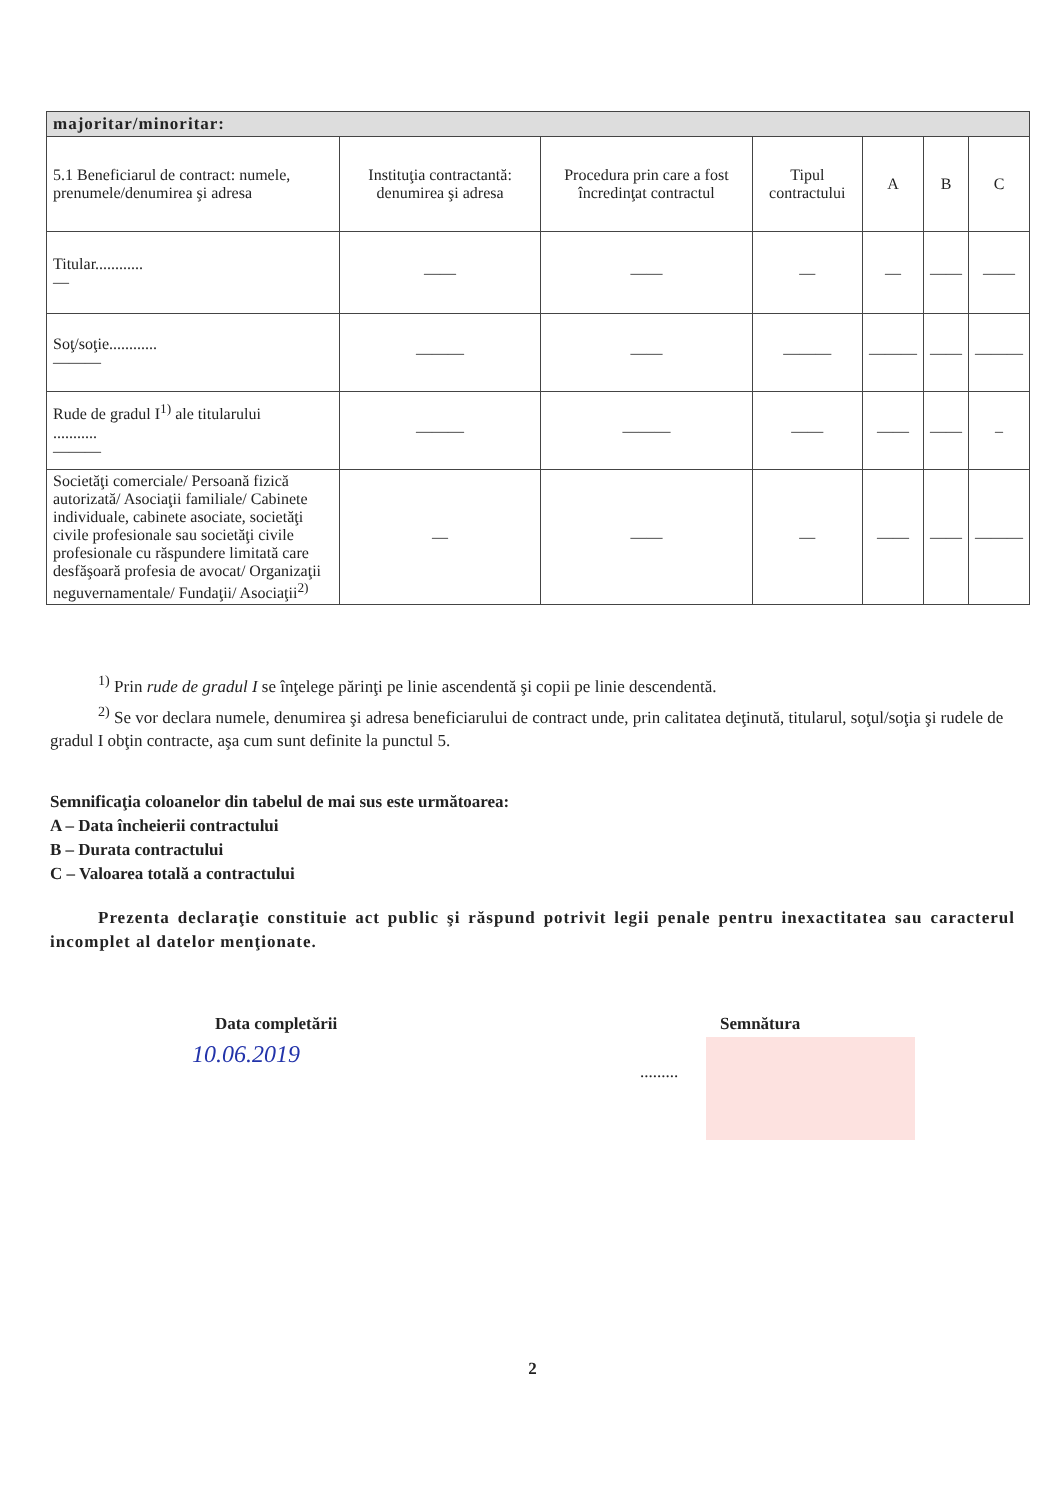| majoritar/minoritar: | | | | | | |
| --- | --- | --- | --- | --- | --- | --- |
| 5.1 Beneficiarul de contract: numele, prenumele/denumirea şi adresa | Instituţia contractantă: denumirea şi adresa | Procedura prin care a fost încredinţat contractul | Tipul contractului | A | B | C |
| Titular............ — | —— | —— | — | — | —— | —— |
| Soţ/soţie............ ——— | ——— | —— | ——— | ——— | —— | ——— |
| Rude de gradul I<sup>1)</sup> ale titularului ........... ——— | ——— | ——— | —— | —— | —— | – |
| Societăţi comerciale/ Persoană fizică autorizată/ Asociaţii familiale/ Cabinete individuale, cabinete asociate, societăţi civile profesionale sau societăţi civile profesionale cu răspundere limitată care desfăşoară profesia de avocat/ Organizaţii neguvernamentale/ Fundaţii/ Asociaţii<sup>2)</sup> | — | —— | — | —— | —— | ——— |
<sup>1)</sup> Prin rude de gradul I se înţelege părinţi pe linie ascendentă şi copii pe linie descendentă.
<sup>2)</sup> Se vor declara numele, denumirea şi adresa beneficiarului de contract unde, prin calitatea deţinută, titularul, soţul/soţia şi rudele de gradul I obţin contracte, aşa cum sunt definite la punctul 5.
Semnificaţia coloanelor din tabelul de mai sus este următoarea:
A – Data încheierii contractului
B – Durata contractului
C – Valoarea totală a contractului
Prezenta declaraţie constituie act public şi răspund potrivit legii penale pentru inexactitatea sau caracterul incomplet al datelor menţionate.
Data completării Semnătura
10.06.2019
.........
2